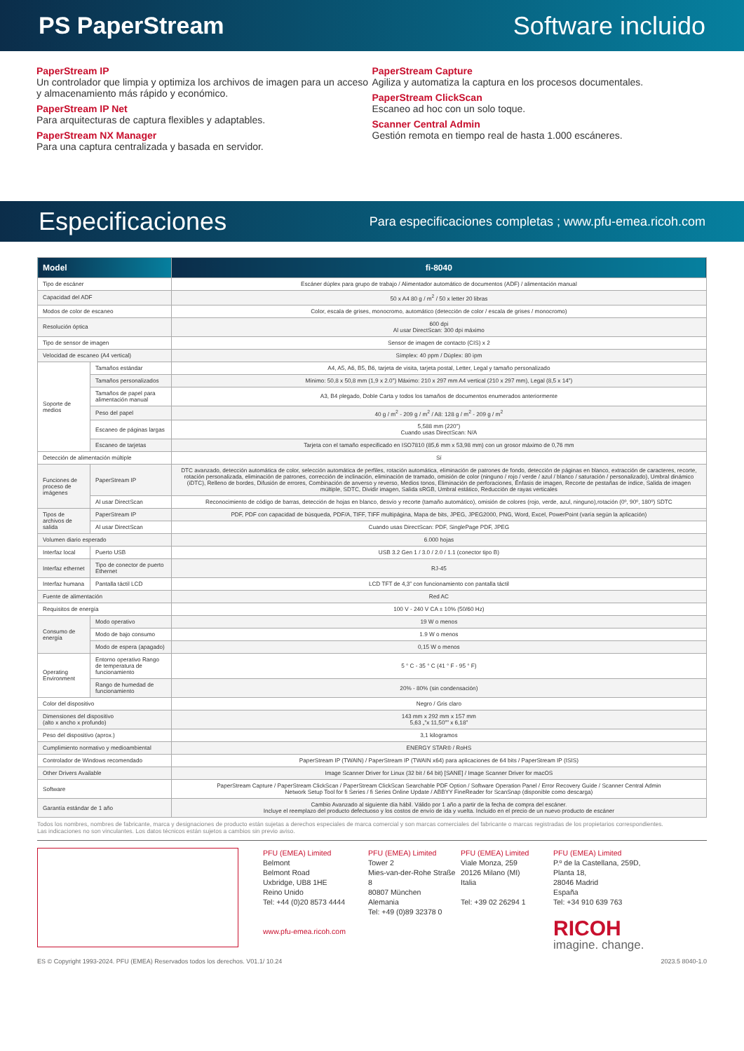PS PaperStream Software incluido
PaperStream IP
Un controlador que limpia y optimiza los archivos de imagen para un acceso y almacenamiento más rápido y económico.
PaperStream IP Net
Para arquitecturas de captura flexibles y adaptables.
PaperStream NX Manager
Para una captura centralizada y basada en servidor.
PaperStream Capture
Agiliza y automatiza la captura en los procesos documentales.
PaperStream ClickScan
Escaneo ad hoc con un solo toque.
Scanner Central Admin
Gestión remota en tiempo real de hasta 1.000 escáneres.
Especificaciones
Para especificaciones completas ; www.pfu-emea.ricoh.com
| Model | | fi-8040 |
| --- | --- | --- |
| Tipo de escáner | | Escáner dúplex para grupo de trabajo / Alimentador automático de documentos (ADF) / alimentación manual |
| Capacidad del ADF | | 50 x A4 80 g / m<sup>2</sup> / 50 x letter 20 libras |
| Modos de color de escaneo | | Color, escala de grises, monocromo, automático (detección de color / escala de grises / monocromo) |
| Resolución óptica | | 600 dpi Al usar DirectScan: 300 dpi máximo |
| Tipo de sensor de imagen | | Sensor de imagen de contacto (CIS) x 2 |
| Velocidad de escaneo (A4 vertical) | | Símplex: 40 ppm / Dúplex: 80 ipm |
| Soporte de medios | Tamaños estándar | A4, A5, A6, B5, B6, tarjeta de visita, tarjeta postal, Letter, Legal y tamaño personalizado |
| | Tamaños personalizados | Mínimo: 50,8 x 50,8 mm (1,9 x 2.0”) Máximo: 210 x 297 mm A4 vertical (210 x 297 mm), Legal (8,5 x 14”) |
| | Tamaños de papel para alimentación manual | A3, B4 plegado, Doble Carta y todos los tamaños de documentos enumerados anteriormente |
| | Peso del papel | 40 g / m<sup>2</sup> - 209 g / m<sup>2</sup> / A8: 128 g / m<sup>2</sup> - 209 g / m<sup>2</sup> |
| | Escaneo de páginas largas | 5,588 mm (220”) Cuando usas DirectScan: N/A |
| | Escaneo de tarjetas | Tarjeta con el tamaño especificado en ISO7810 (85,6 mm x 53,98 mm) con un grosor máximo de 0,76 mm |
| Detección de alimentación múltiple | | Sí |
| Funciones de proceso de imágenes | PaperStream IP | DTC avanzado, detección automática de color, selección automática de perfiles, rotación automática, eliminación de patrones de fondo, detección de páginas en blanco, extracción de caracteres, recorte, rotación personalizada, eliminación de patrones, corrección de inclinación, eliminación de tramado, omisión de color (ninguno / rojo / verde / azul / blanco / saturación / personalizado), Umbral dinámico (iDTC), Relleno de bordes, Difusión de errores, Combinación de anverso y reverso, Medios tonos, Eliminación de perforaciones, Énfasis de imagen, Recorte de pestañas de índice, Salida de imagen múltiple, SDTC, Dividir imagen, Salida sRGB, Umbral estático, Reducción de rayas verticales |
| | Al usar DirectScan | Reconocimiento de código de barras, detección de hojas en blanco, desvío y recorte (tamaño automático), omisión de colores (rojo, verde, azul, ninguno),rotación (0º, 90º, 180º) SDTC |
| Tipos de archivos de salida | PaperStream IP | PDF, PDF con capacidad de búsqueda, PDF/A, TIFF, TIFF multipágina, Mapa de bits, JPEG, JPEG2000, PNG, Word, Excel, PowerPoint (varía según la aplicación) |
| | Al usar DirectScan | Cuando usas DirectScan: PDF, SinglePage PDF, JPEG |
| Volumen diario esperado | | 6.000 hojas |
| Interfaz local | Puerto USB | USB 3.2 Gen 1 / 3.0 / 2.0 / 1.1 (conector tipo B) |
| Interfaz ethernet | Tipo de conector de puerto Ethernet | RJ-45 |
| Interfaz humana | Pantalla táctil LCD | LCD TFT de 4,3” con funcionamiento con pantalla táctil |
| Fuente de alimentación | | Red AC |
| Requisitos de energía | | 100 V - 240 V CA ± 10% (50/60 Hz) |
| Consumo de energía | Modo operativo | 19 W o menos |
| | Modo de bajo consumo | 1.9 W o menos |
| | Modo de espera (apagado) | 0,15 W o menos |
| Operating Environment | Entorno operativo Rango de temperatura de funcionamiento | 5 ° C - 35 ° C (41 ° F - 95 ° F) |
| | Rango de humedad de funcionamiento | 20% - 80% (sin condensación) |
| Color del dispositivo | | Negro / Gris claro |
| Dimensiones del dispositivo (alto x ancho x profundo) | | 143 mm x 292 mm x 157 mm 5,63 „”x 11,50”” x 6,18” |
| Peso del dispositivo (aprox.) | | 3,1 kilogramos |
| Cumplimiento normativo y medioambiental | | ENERGY STAR® / RoHS |
| Controlador de Windows recomendado | | PaperStream IP (TWAIN) / PaperStream IP (TWAIN x64) para aplicaciones de 64 bits / PaperStream IP (ISIS) |
| Other Drivers Available | | Image Scanner Driver for Linux (32 bit / 64 bit) [SANE] / Image Scanner Driver for macOS |
| Software | | PaperStream Capture / PaperStream ClickScan / PaperStream ClickScan Searchable PDF Option / Software Operation Panel / Error Recovery Guide / Scanner Central Admin Network Setup Tool for fi Series / fi Series Online Update / ABBYY FineReader for ScanSnap (disponible como descarga) |
| Garantía estándar de 1 año | | Cambio Avanzado al siguiente día hábil. Válido por 1 año a partir de la fecha de compra del escáner. Incluye el reemplazo del producto defectuoso y los costos de envío de ida y vuelta. Incluido en el precio de un nuevo producto de escáner |
Todos los nombres, nombres de fabricante, marca y designaciones de producto están sujetas a derechos especiales de marca comercial y son marcas comerciales del fabricante o marcas registradas de los propietarios correspondientes.
Las indicaciones no son vinculantes. Los datos técnicos están sujetos a cambios sin previo aviso.
PFU (EMEA) Limited
Belmont
Belmont Road
Uxbridge, UB8 1HE
Reino Unido
Tel: +44 (0)20 8573 4444
www.pfu-emea.ricoh.com
PFU (EMEA) Limited
Tower 2
Mies-van-der-Rohe Straße 8
80807 München
Alemania
Tel: +49 (0)89 32378 0
PFU (EMEA) Limited
Viale Monza, 259
20126 Milano (MI)
Italia
Tel: +39 02 26294 1
PFU (EMEA) Limited
P.º de la Castellana, 259D,
Planta 18,
28046 Madrid
España
Tel: +34 910 639 763
RICOH
imagine. change.
ES © Copyright 1993-2024. PFU (EMEA) Reservados todos los derechos. V01.1/ 10.24 2023.5 8040-1.0